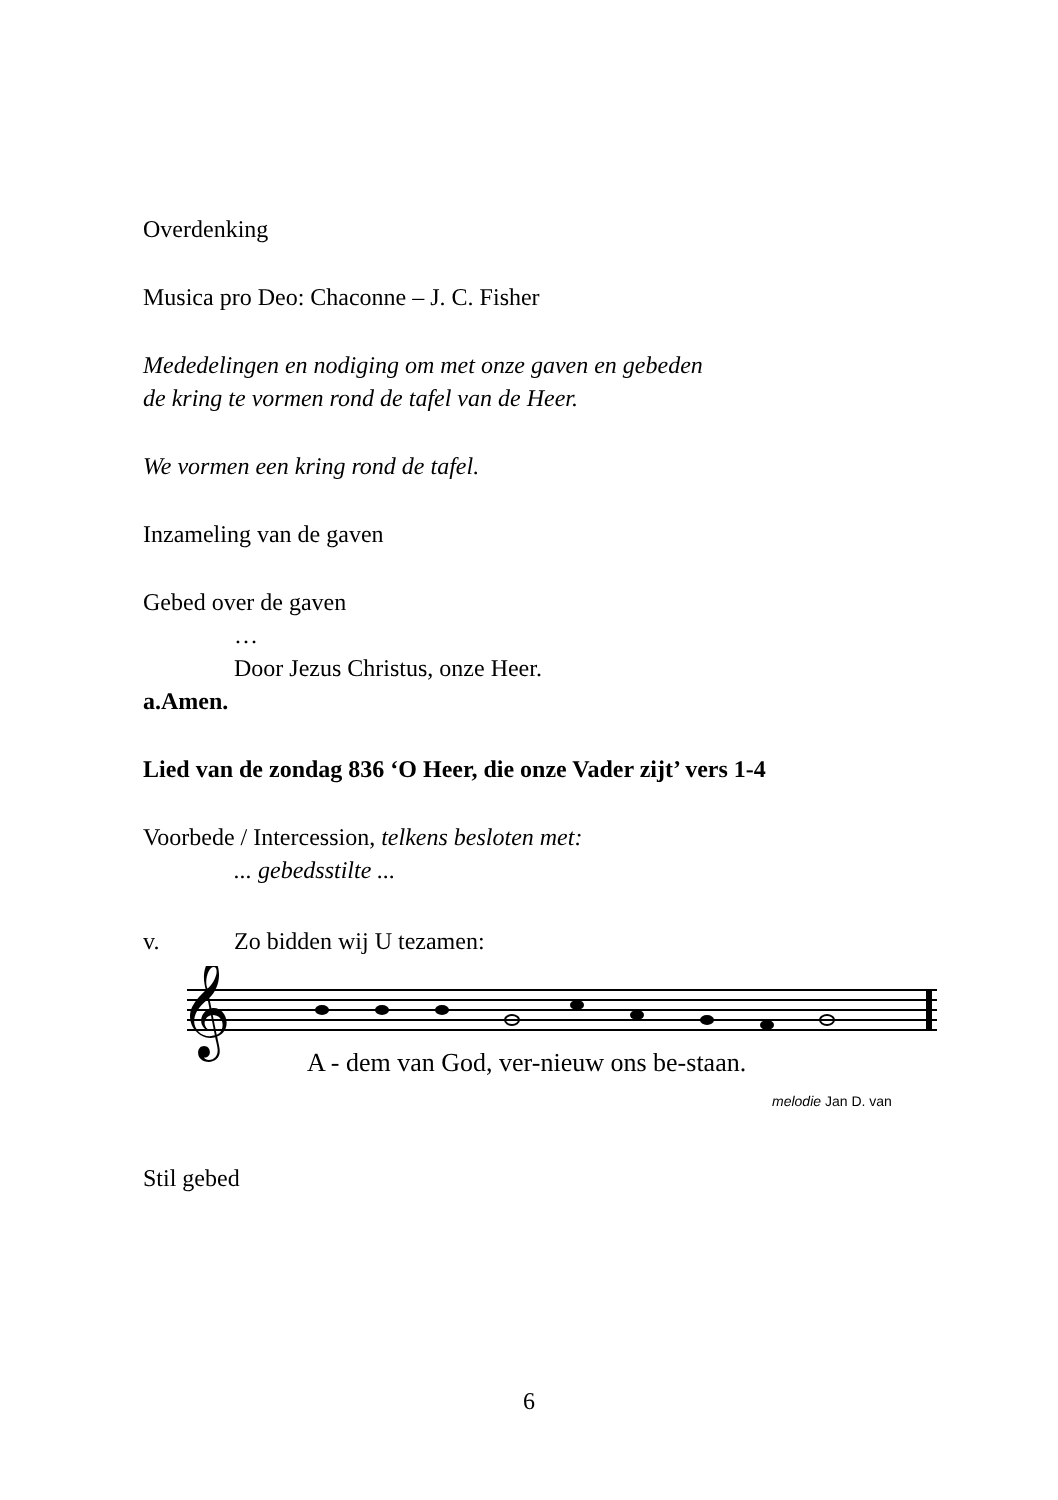Overdenking
Musica pro Deo: Chaconne – J. C. Fisher
Mededelingen en nodiging om met onze gaven en gebeden
de kring te vormen rond de tafel van de Heer.
We vormen een kring rond de tafel.
Inzameling van de gaven
Gebed over de gaven
…
Door Jezus Christus, onze Heer.
a. Amen.
Lied van de zondag 836 ‘O Heer, die onze Vader zijt’ vers 1-4
Voorbede / Intercession, telkens besloten met:
... gebedsstilte ...
v. Zo bidden wij U tezamen:
𝄞
A - dem van God, ver-nieuw ons be-staan.
melodie Jan D. van
Stil gebed
6